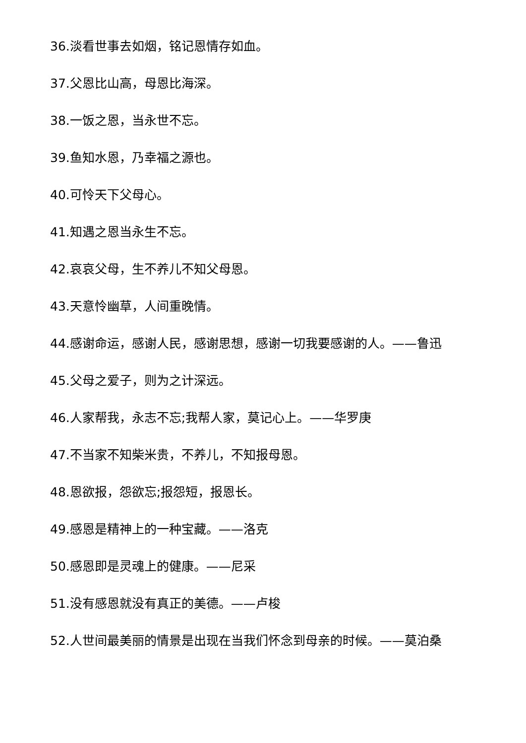36.淡看世事去如烟，铭记恩情存如血。
37.父恩比山高，母恩比海深。
38.一饭之恩，当永世不忘。
39.鱼知水恩，乃幸福之源也。
40.可怜天下父母心。
41.知遇之恩当永生不忘。
42.哀哀父母，生不养儿不知父母恩。
43.天意怜幽草，人间重晚情。
44.感谢命运，感谢人民，感谢思想，感谢一切我要感谢的人。——鲁迅
45.父母之爱子，则为之计深远。
46.人家帮我，永志不忘;我帮人家，莫记心上。——华罗庚
47.不当家不知柴米贵，不养儿，不知报母恩。
48.恩欲报，怨欲忘;报怨短，报恩长。
49.感恩是精神上的一种宝藏。——洛克
50.感恩即是灵魂上的健康。——尼采
51.没有感恩就没有真正的美德。——卢梭
52.人世间最美丽的情景是出现在当我们怀念到母亲的时候。——莫泊桑